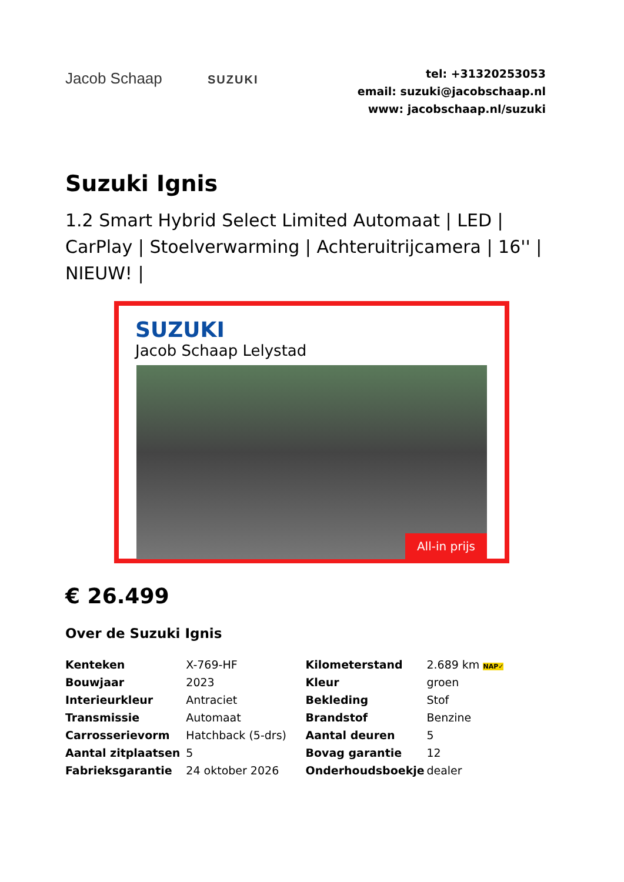Jacob Schaap SUZUKI
tel: +31320253053
email: suzuki@jacobschaap.nl
www: jacobschaap.nl/suzuki
Suzuki Ignis
1.2 Smart Hybrid Select Limited Automaat | LED | CarPlay | Stoelverwarming | Achteruitrijcamera | 16'' | NIEUW! |
SUZUKI
Jacob Schaap Lelystad
All-in prijs
€ 26.499
Over de Suzuki Ignis
| Kenteken | X-769-HF | Kilometerstand | 2.689 km NAP✓ |
| Bouwjaar | 2023 | Kleur | groen |
| Interieurkleur | Antraciet | Bekleding | Stof |
| Transmissie | Automaat | Brandstof | Benzine |
| Carrosserievorm | Hatchback (5-drs) | Aantal deuren | 5 |
| Aantal zitplaatsen | 5 | Bovag garantie | 12 |
| Fabrieksgarantie | 24 oktober 2026 | Onderhoudsboekje | dealer |